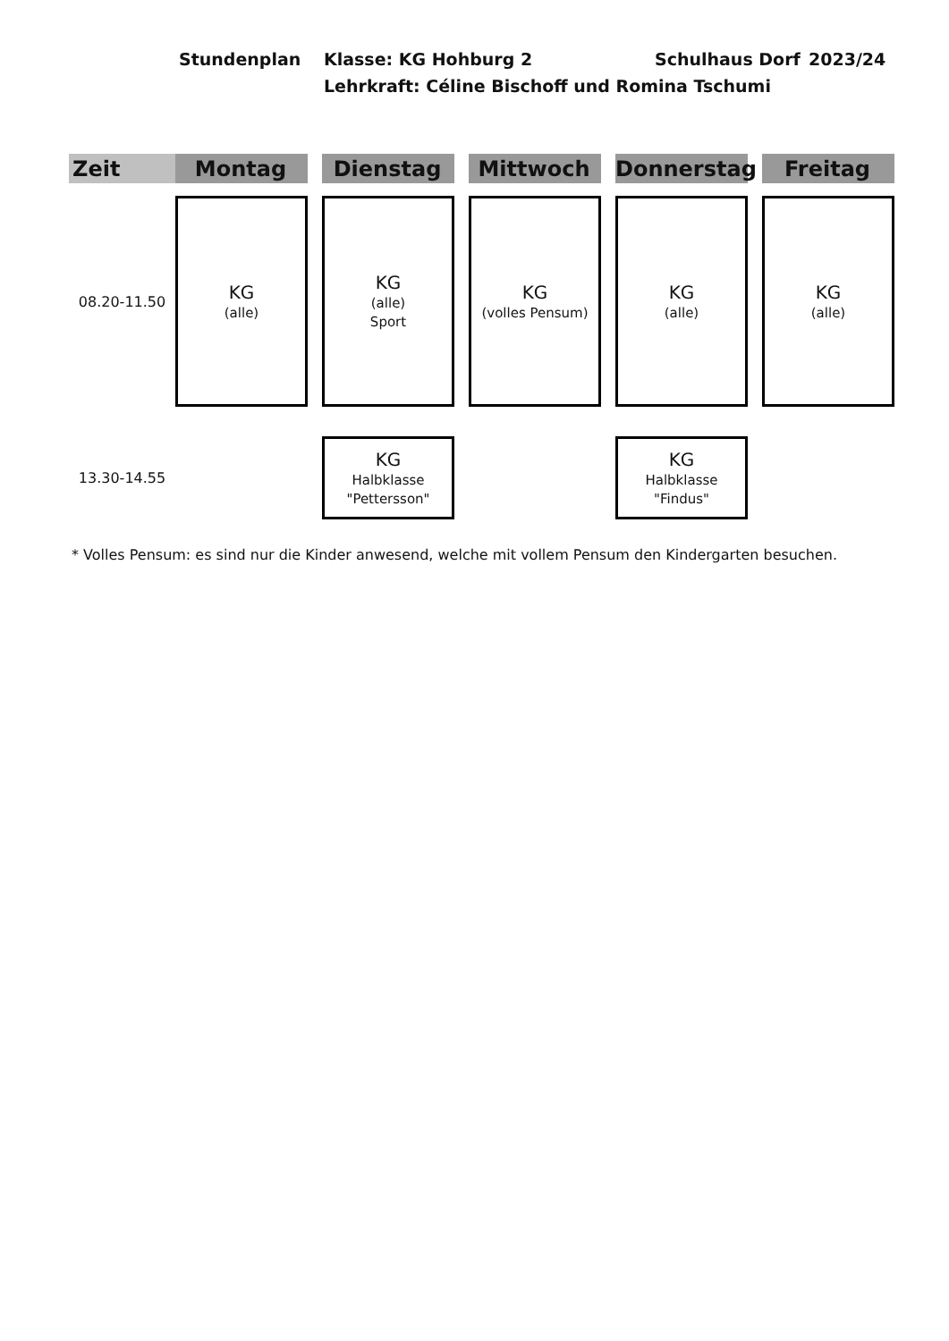Stundenplan Klasse: KG Hohburg 2 Schulhaus Dorf 2023/24
Lehrkraft: Céline Bischoff und Romina Tschumi
| Zeit | Montag | | Dienstag | | Mittwoch | | Donnerstag | | Freitag |
| --- | --- | --- | --- | --- | --- | --- | --- | --- | --- |
| 08.20-11.50 | KG (alle) | | KG (alle) Sport | | KG (volles Pensum) | | KG (alle) | | KG (alle) |
| 13.30-14.55 | | | KG Halbklasse "Pettersson" | | | | KG Halbklasse "Findus" | | |
* Volles Pensum: es sind nur die Kinder anwesend, welche mit vollem Pensum den Kindergarten besuchen.